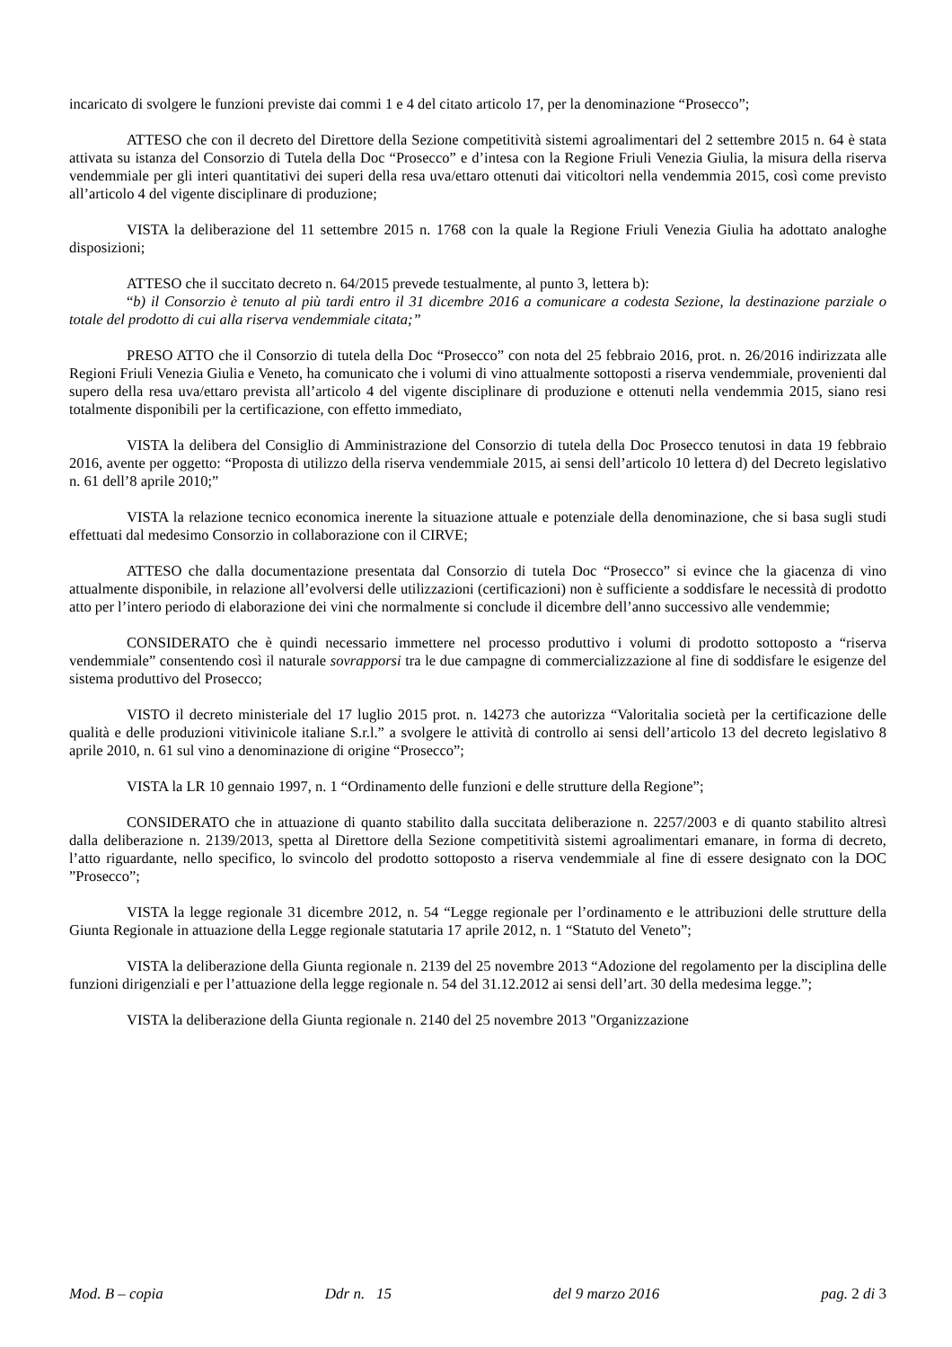incaricato di svolgere le funzioni previste dai commi 1 e 4 del citato articolo 17, per la denominazione “Prosecco”;
ATTESO che con il decreto del Direttore della Sezione competitività sistemi agroalimentari del 2 settembre 2015 n. 64 è stata attivata su istanza del Consorzio di Tutela della Doc “Prosecco” e d’intesa con la Regione Friuli Venezia Giulia, la misura della riserva vendemmiale per gli interi quantitativi dei superi della resa uva/ettaro ottenuti dai viticoltori nella vendemmia 2015, così come previsto all’articolo 4 del vigente disciplinare di produzione;
VISTA la deliberazione del 11 settembre 2015 n. 1768 con la quale la Regione Friuli Venezia Giulia ha adottato analoghe disposizioni;
ATTESO che il succitato decreto n. 64/2015 prevede testualmente, al punto 3, lettera b):
“b) il Consorzio è tenuto al più tardi entro il 31 dicembre 2016 a comunicare a codesta Sezione, la destinazione parziale o totale del prodotto di cui alla riserva vendemmiale citata;”
PRESO ATTO che il Consorzio di tutela della Doc “Prosecco” con nota del 25 febbraio 2016, prot. n. 26/2016 indirizzata alle Regioni Friuli Venezia Giulia e Veneto, ha comunicato che i volumi di vino attualmente sottoposti a riserva vendemmiale, provenienti dal supero della resa uva/ettaro prevista all’articolo 4 del vigente disciplinare di produzione e ottenuti nella vendemmia 2015, siano resi totalmente disponibili per la certificazione, con effetto immediato,
VISTA la delibera del Consiglio di Amministrazione del Consorzio di tutela della Doc Prosecco tenutosi in data 19 febbraio 2016, avente per oggetto: “Proposta di utilizzo della riserva vendemmiale 2015, ai sensi dell’articolo 10 lettera d) del Decreto legislativo n. 61 dell’8 aprile 2010;”
VISTA la relazione tecnico economica inerente la situazione attuale e potenziale della denominazione, che si basa sugli studi effettuati dal medesimo Consorzio in collaborazione con il CIRVE;
ATTESO che dalla documentazione presentata dal Consorzio di tutela Doc “Prosecco” si evince che la giacenza di vino attualmente disponibile, in relazione all’evolversi delle utilizzazioni (certificazioni) non è sufficiente a soddisfare le necessità di prodotto atto per l’intero periodo di elaborazione dei vini che normalmente si conclude il dicembre dell’anno successivo alle vendemmie;
CONSIDERATO che è quindi necessario immettere nel processo produttivo i volumi di prodotto sottoposto a “riserva vendemmiale” consentendo così il naturale sovrapporsi tra le due campagne di commercializzazione al fine di soddisfare le esigenze del sistema produttivo del Prosecco;
VISTO il decreto ministeriale del 17 luglio 2015 prot. n. 14273 che autorizza “Valoritalia società per la certificazione delle qualità e delle produzioni vitivinicole italiane S.r.l.” a svolgere le attività di controllo ai sensi dell’articolo 13 del decreto legislativo 8 aprile 2010, n. 61 sul vino a denominazione di origine “Prosecco”;
VISTA la LR 10 gennaio 1997, n. 1 “Ordinamento delle funzioni e delle strutture della Regione”;
CONSIDERATO che in attuazione di quanto stabilito dalla succitata deliberazione n. 2257/2003 e di quanto stabilito altresì dalla deliberazione n. 2139/2013, spetta al Direttore della Sezione competitività sistemi agroalimentari emanare, in forma di decreto, l’atto riguardante, nello specifico, lo svincolo del prodotto sottoposto a riserva vendemmiale al fine di essere designato con la DOC ”Prosecco”;
VISTA la legge regionale 31 dicembre 2012, n. 54 “Legge regionale per l’ordinamento e le attribuzioni delle strutture della Giunta Regionale in attuazione della Legge regionale statutaria 17 aprile 2012, n. 1 “Statuto del Veneto”;
VISTA la deliberazione della Giunta regionale n. 2139 del 25 novembre 2013 “Adozione del regolamento per la disciplina delle funzioni dirigenziali e per l’attuazione della legge regionale n. 54 del 31.12.2012 ai sensi dell’art. 30 della medesima legge.”;
VISTA la deliberazione della Giunta regionale n. 2140 del 25 novembre 2013 "Organizzazione
Mod. B – copia Ddr n. 15 del 9 marzo 2016 pag. 2 di 3